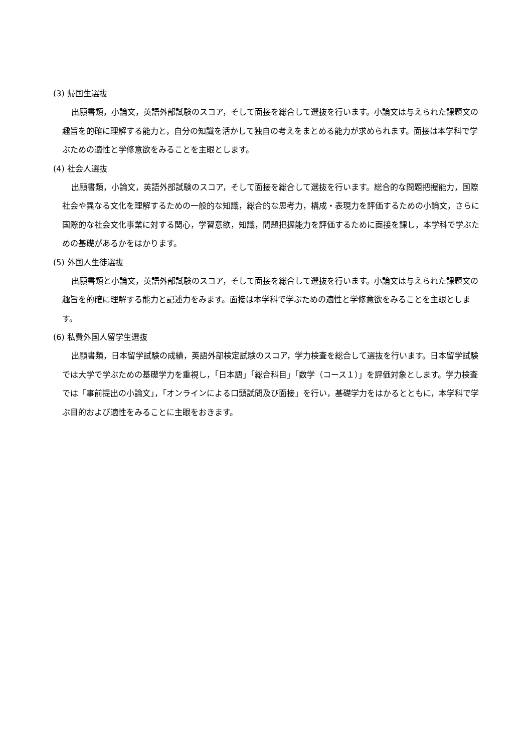(3) 帰国生選抜
出願書類，小論文，英語外部試験のスコア，そして面接を総合して選抜を行います。小論文は与えられた課題文の趣旨を的確に理解する能力と，自分の知識を活かして独自の考えをまとめる能力が求められます。面接は本学科で学ぶための適性と学修意欲をみることを主眼とします。
(4) 社会人選抜
出願書類，小論文，英語外部試験のスコア，そして面接を総合して選抜を行います。総合的な問題把握能力，国際社会や異なる文化を理解するための一般的な知識，総合的な思考力，構成・表現力を評価するための小論文，さらに国際的な社会文化事業に対する関心，学習意欲，知識，問題把握能力を評価するために面接を課し，本学科で学ぶための基礎があるかをはかります。
(5) 外国人生徒選抜
出願書類と小論文，英語外部試験のスコア，そして面接を総合して選抜を行います。小論文は与えられた課題文の趣旨を的確に理解する能力と記述力をみます。面接は本学科で学ぶための適性と学修意欲をみることを主眼とします。
(6) 私費外国人留学生選抜
出願書類，日本留学試験の成績，英語外部検定試験のスコア，学力検査を総合して選抜を行います。日本留学試験では大学で学ぶための基礎学力を重視し，「日本語」「総合科目」「数学（コース１）」を評価対象とします。学力検査では「事前提出の小論文」，「オンラインによる口頭試問及び面接」を行い，基礎学力をはかるとともに，本学科で学ぶ目的および適性をみることに主眼をおきます。